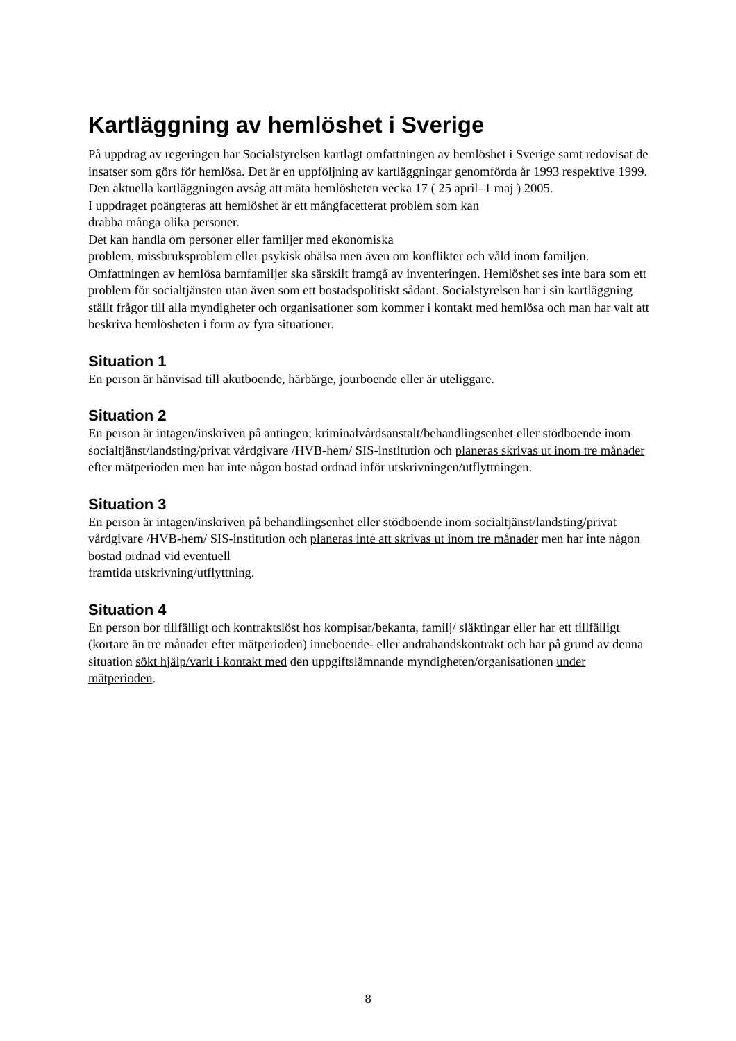Kartläggning av hemlöshet i Sverige
På uppdrag av regeringen har Socialstyrelsen kartlagt omfattningen av hemlöshet i Sverige samt redovisat de insatser som görs för hemlösa. Det är en uppföljning av kartläggningar genomförda år 1993 respektive 1999. Den aktuella kartläggningen avsåg att mäta hemlösheten vecka 17 ( 25 april–1 maj ) 2005.
I uppdraget poängteras att hemlöshet är ett mångfacetterat problem som kan
drabba många olika personer.
Det kan handla om personer eller familjer med ekonomiska
problem, missbruksproblem eller psykisk ohälsa men även om konflikter och våld inom familjen. Omfattningen av hemlösa barnfamiljer ska särskilt framgå av inventeringen. Hemlöshet ses inte bara som ett problem för socialtjänsten utan även som ett bostadspolitiskt sådant. Socialstyrelsen har i sin kartläggning ställt frågor till alla myndigheter och organisationer som kommer i kontakt med hemlösa och man har valt att beskriva hemlösheten i form av fyra situationer.
Situation 1
En person är hänvisad till akutboende, härbärge, jourboende eller är uteliggare.
Situation 2
En person är intagen/inskriven på antingen; kriminalvårdsanstalt/behandlingsenhet eller stödboende inom socialtjänst/landsting/privat vårdgivare /HVB-hem/ SIS-institution och planeras skrivas ut inom tre månader efter mätperioden men har inte någon bostad ordnad inför utskrivningen/utflyttningen.
Situation 3
En person är intagen/inskriven på behandlingsenhet eller stödboende inom socialtjänst/landsting/privat vårdgivare /HVB-hem/ SIS-institution och planeras inte att skrivas ut inom tre månader men har inte någon bostad ordnad vid eventuell
framtida utskrivning/utflyttning.
Situation 4
En person bor tillfälligt och kontraktslöst hos kompisar/bekanta, familj/ släktingar eller har ett tillfälligt (kortare än tre månader efter mätperioden) inneboende- eller andrahandskontrakt och har på grund av denna situation sökt hjälp/varit i kontakt med den uppgiftslämnande myndigheten/organisationen under mätperioden.
8